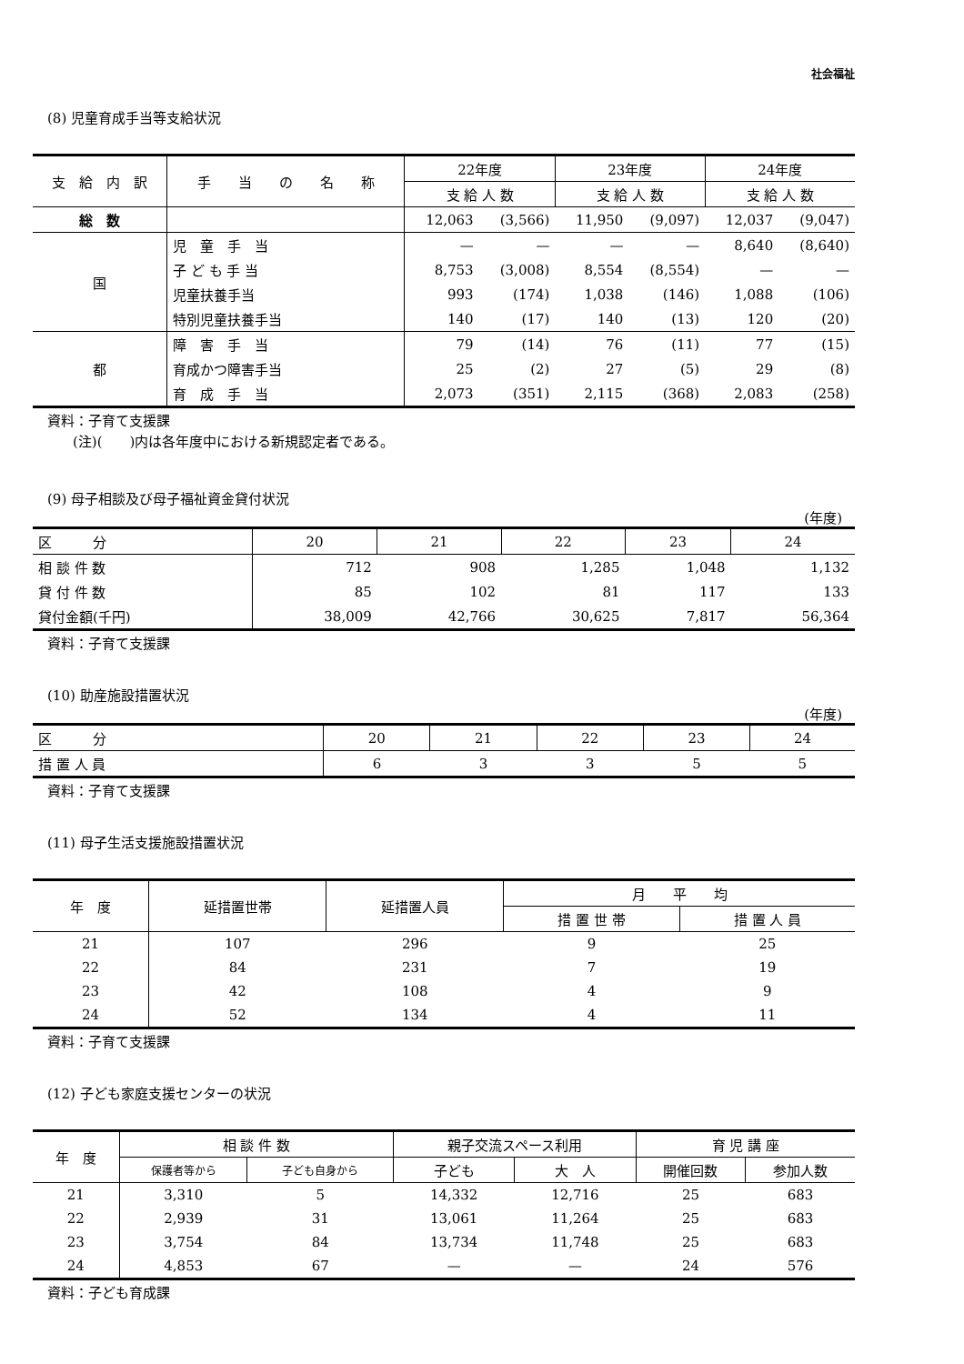社会福祉
(8) 児童育成手当等支給状況
| 支 給 内 訳 | 手 当 の 名 称 | 22年度 | | 23年度 | | 24年度 | |
| --- | --- | --- | --- | --- | --- | --- | --- |
| | | 支 給 人 数 | | 支 給 人 数 | | 支 給 人 数 | |
| 総 数 | | 12,063 | (3,566) | 11,950 | (9,097) | 12,037 | (9,047) |
| 国 | 児 童 手 当 | — | — | — | — | 8,640 | (8,640) |
| | 子 ど も 手 当 | 8,753 | (3,008) | 8,554 | (8,554) | — | — |
| | 児童扶養手当 | 993 | (174) | 1,038 | (146) | 1,088 | (106) |
| | 特別児童扶養手当 | 140 | (17) | 140 | (13) | 120 | (20) |
| 都 | 障 害 手 当 | 79 | (14) | 76 | (11) | 77 | (15) |
| | 育成かつ障害手当 | 25 | (2) | 27 | (5) | 29 | (8) |
| | 育 成 手 当 | 2,073 | (351) | 2,115 | (368) | 2,083 | (258) |
資料：子育て支援課
(注)(　　)内は各年度中における新規認定者である。
(9) 母子相談及び母子福祉資金貸付状況
(年度)
| 区 分 | 20 | 21 | 22 | 23 | 24 |
| 相 談 件 数 | 712 | 908 | 1,285 | 1,048 | 1,132 |
| 貸 付 件 数 | 85 | 102 | 81 | 117 | 133 |
| 貸付金額(千円) | 38,009 | 42,766 | 30,625 | 7,817 | 56,364 |
資料：子育て支援課
(10) 助産施設措置状況
(年度)
| 区 分 | 20 | 21 | 22 | 23 | 24 |
| 措 置 人 員 | 6 | 3 | 3 | 5 | 5 |
資料：子育て支援課
(11) 母子生活支援施設措置状況
| 年 度 | 延措置世帯 | 延措置人員 | 月 平 均 | |
| --- | --- | --- | --- | --- |
| | | | 措 置 世 帯 | 措 置 人 員 |
| 21 | 107 | 296 | 9 | 25 |
| 22 | 84 | 231 | 7 | 19 |
| 23 | 42 | 108 | 4 | 9 |
| 24 | 52 | 134 | 4 | 11 |
資料：子育て支援課
(12) 子ども家庭支援センターの状況
| 年 度 | 相 談 件 数 | | 親子交流スペース利用 | | 育 児 講 座 | |
| --- | --- | --- | --- | --- | --- | --- |
| | 保護者等から | 子ども自身から | 子ども | 大 人 | 開催回数 | 参加人数 |
| 21 | 3,310 | 5 | 14,332 | 12,716 | 25 | 683 |
| 22 | 2,939 | 31 | 13,061 | 11,264 | 25 | 683 |
| 23 | 3,754 | 84 | 13,734 | 11,748 | 25 | 683 |
| 24 | 4,853 | 67 | — | — | 24 | 576 |
資料：子ども育成課